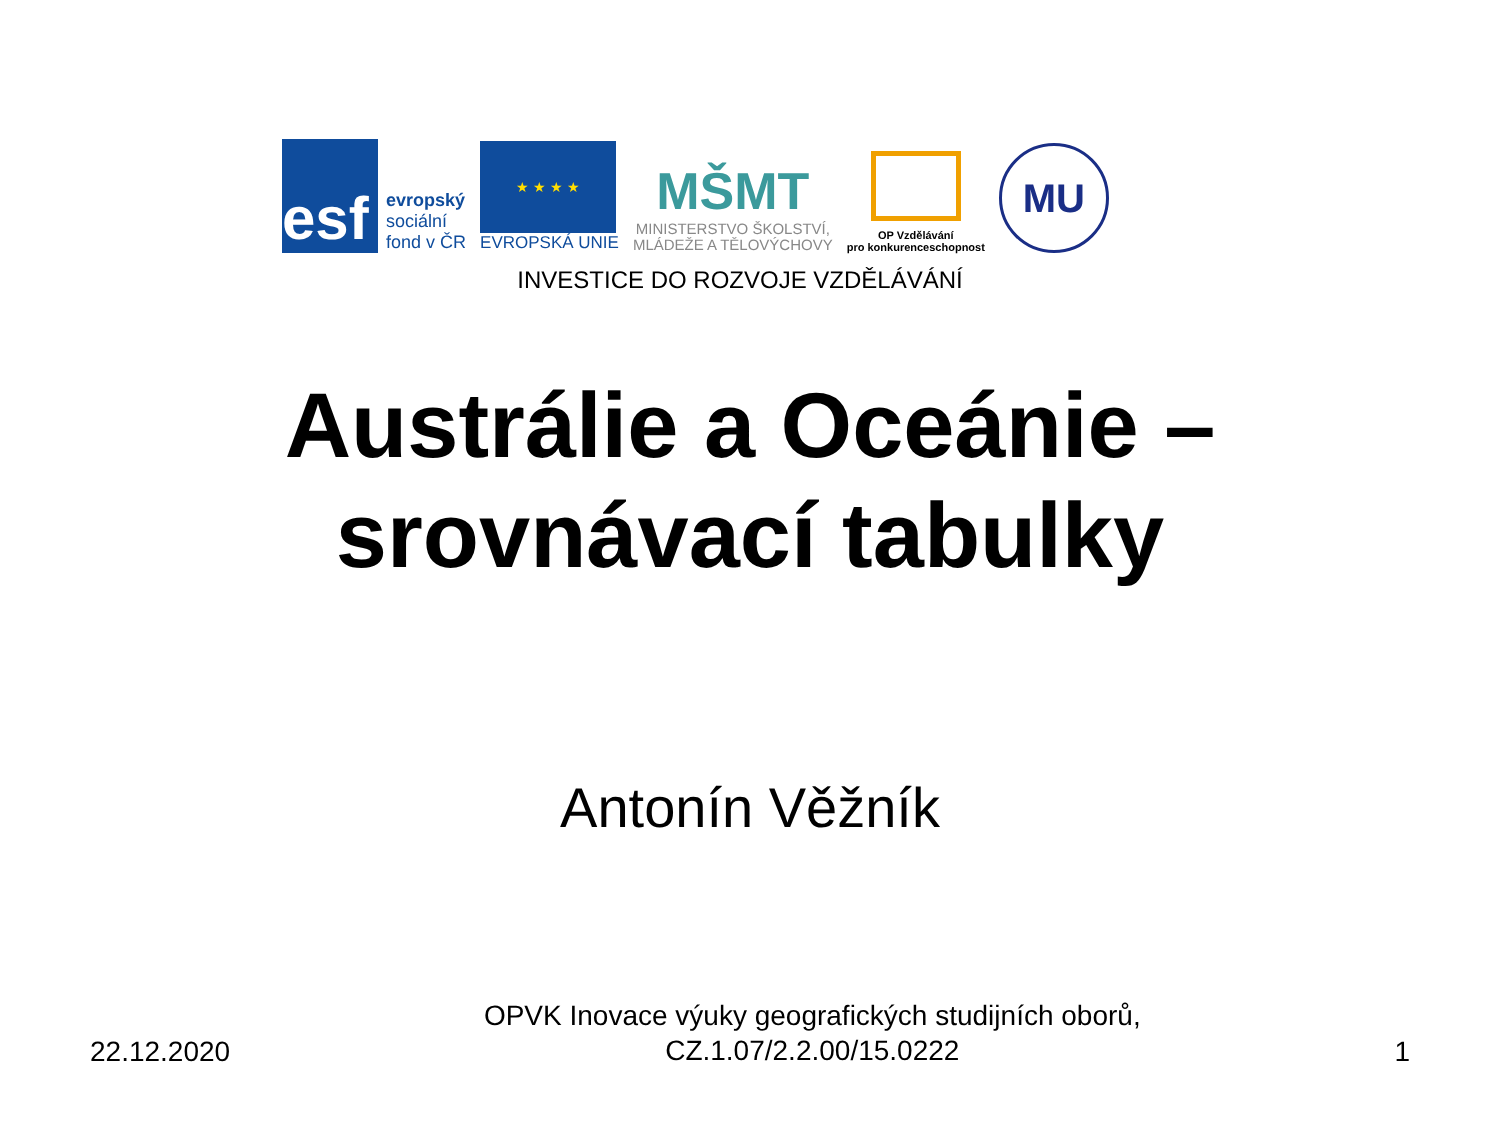esf
evropský
sociální
fond v ČR
★ ★ ★ ★
EVROPSKÁ UNIE
MŠMT
MINISTERSTVO ŠKOLSTVÍ,
MLÁDEŽE A TĚLOVÝCHOVY
OP Vzdělávání
pro konkurenceschopnost
MU
INVESTICE DO ROZVOJE VZDĚLÁVÁNÍ
Austrálie a Oceánie –
srovnávací tabulky
Antonín Věžník
22.12.2020 OPVK Inovace výuky geografických studijních oborů,
CZ.1.07/2.2.00/15.0222 1